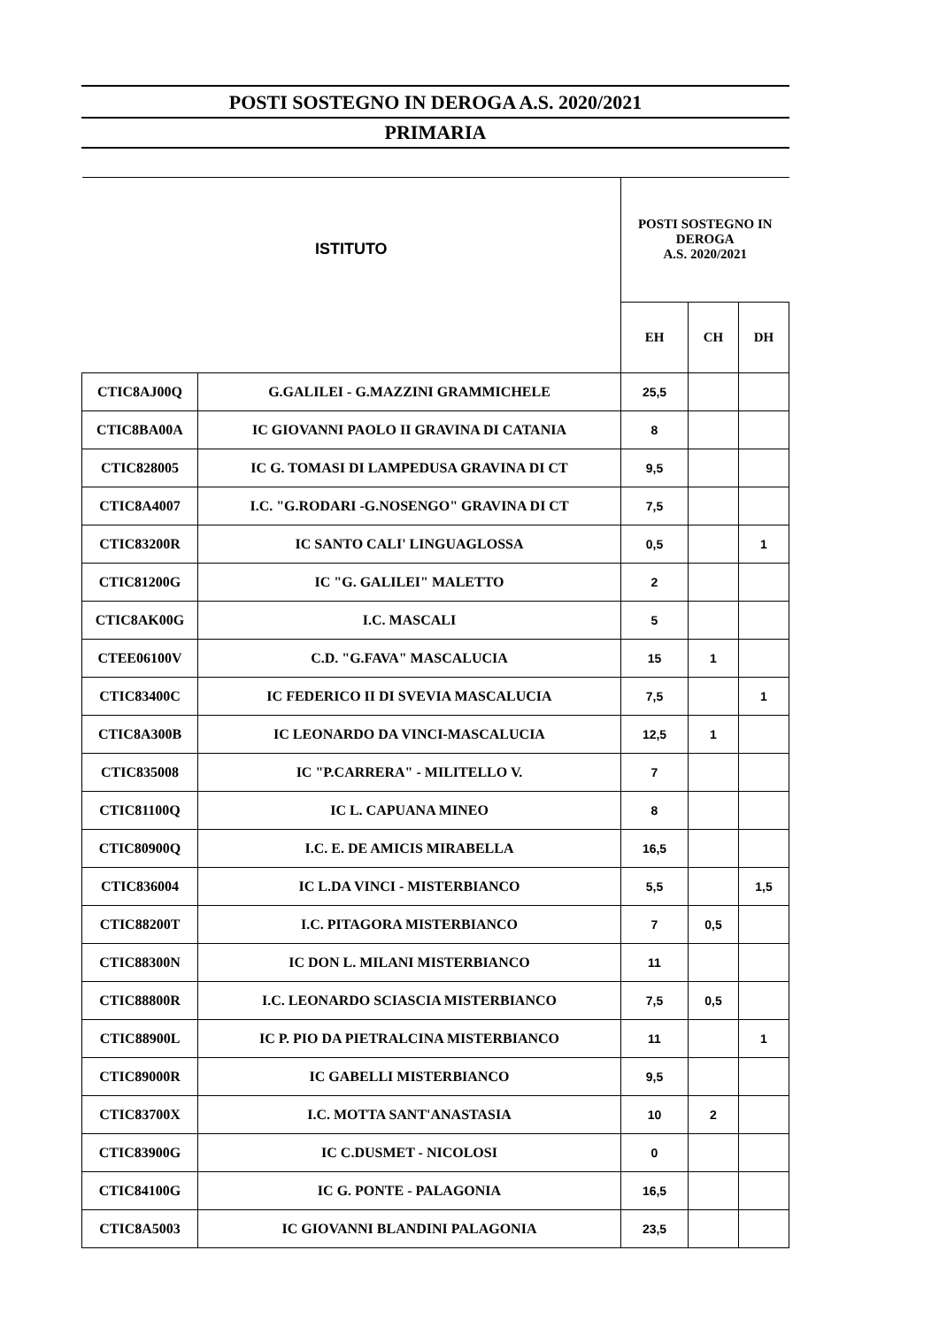POSTI SOSTEGNO IN DEROGA A.S. 2020/2021
PRIMARIA
| ISTITUTO | | POSTI SOSTEGNO IN DEROGA A.S. 2020/2021 | | |
| --- | --- | --- | --- | --- |
| | | EH | CH | DH |
| CTIC8AJ00Q | G.GALILEI - G.MAZZINI GRAMMICHELE | 25,5 | | |
| CTIC8BA00A | IC GIOVANNI PAOLO II GRAVINA DI CATANIA | 8 | | |
| CTIC828005 | IC G. TOMASI DI LAMPEDUSA GRAVINA DI CT | 9,5 | | |
| CTIC8A4007 | I.C. "G.RODARI -G.NOSENGO" GRAVINA DI CT | 7,5 | | |
| CTIC83200R | IC SANTO CALI' LINGUAGLOSSA | 0,5 | | 1 |
| CTIC81200G | IC "G. GALILEI" MALETTO | 2 | | |
| CTIC8AK00G | I.C. MASCALI | 5 | | |
| CTEE06100V | C.D. "G.FAVA" MASCALUCIA | 15 | 1 | |
| CTIC83400C | IC FEDERICO II DI SVEVIA MASCALUCIA | 7,5 | | 1 |
| CTIC8A300B | IC LEONARDO DA VINCI-MASCALUCIA | 12,5 | 1 | |
| CTIC835008 | IC "P.CARRERA" - MILITELLO V. | 7 | | |
| CTIC81100Q | IC L. CAPUANA MINEO | 8 | | |
| CTIC80900Q | I.C. E. DE AMICIS MIRABELLA | 16,5 | | |
| CTIC836004 | IC L.DA VINCI - MISTERBIANCO | 5,5 | | 1,5 |
| CTIC88200T | I.C. PITAGORA MISTERBIANCO | 7 | 0,5 | |
| CTIC88300N | IC DON L. MILANI MISTERBIANCO | 11 | | |
| CTIC88800R | I.C. LEONARDO SCIASCIA MISTERBIANCO | 7,5 | 0,5 | |
| CTIC88900L | IC P. PIO DA PIETRALCINA MISTERBIANCO | 11 | | 1 |
| CTIC89000R | IC GABELLI MISTERBIANCO | 9,5 | | |
| CTIC83700X | I.C. MOTTA SANT'ANASTASIA | 10 | 2 | |
| CTIC83900G | IC C.DUSMET - NICOLOSI | 0 | | |
| CTIC84100G | IC G. PONTE - PALAGONIA | 16,5 | | |
| CTIC8A5003 | IC GIOVANNI BLANDINI PALAGONIA | 23,5 | | |